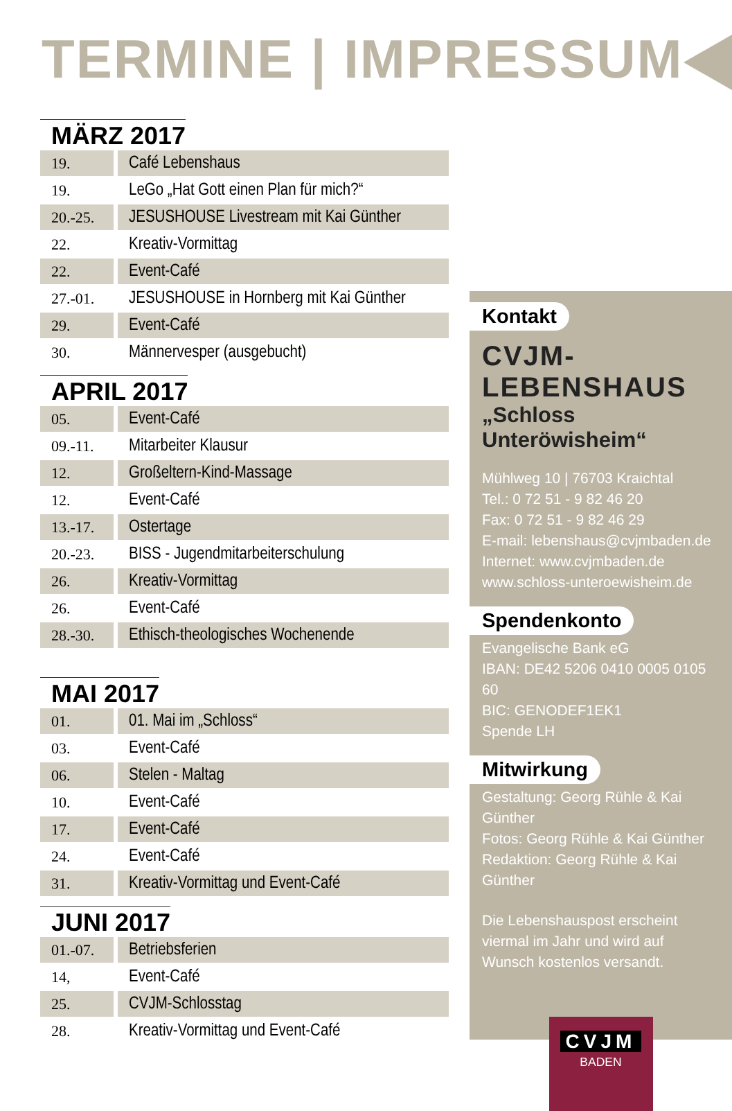TERMINE | IMPRESSUM
MÄRZ 2017
| 19. | Café Lebenshaus |
| 19. | LeGo „Hat Gott einen Plan für mich?“ |
| 20.-25. | JESUSHOUSE Livestream mit Kai Günther |
| 22. | Kreativ-Vormittag |
| 22. | Event-Café |
| 27.-01. | JESUSHOUSE in Hornberg mit Kai Günther |
| 29. | Event-Café |
| 30. | Männervesper (ausgebucht) |
APRIL 2017
| 05. | Event-Café |
| 09.-11. | Mitarbeiter Klausur |
| 12. | Großeltern-Kind-Massage |
| 12. | Event-Café |
| 13.-17. | Ostertage |
| 20.-23. | BISS - Jugendmitarbeiterschulung |
| 26. | Kreativ-Vormittag |
| 26. | Event-Café |
| 28.-30. | Ethisch-theologisches Wochenende |
MAI 2017
| 01. | 01. Mai im „Schloss“ |
| 03. | Event-Café |
| 06. | Stelen - Maltag |
| 10. | Event-Café |
| 17. | Event-Café |
| 24. | Event-Café |
| 31. | Kreativ-Vormittag und Event-Café |
JUNI 2017
| 01.-07. | Betriebsferien |
| 14, | Event-Café |
| 25. | CVJM-Schlosstag |
| 28. | Kreativ-Vormittag und Event-Café |
Kontakt
CVJM-LEBENSHAUS
„Schloss Unteröwisheim“
Mühlweg 10 | 76703 Kraichtal
Tel.: 0 72 51 - 9 82 46 20
Fax: 0 72 51 - 9 82 46 29
E-mail: lebenshaus@cvjmbaden.de
Internet: www.cvjmbaden.de
www.schloss-unteroewisheim.de
Spendenkonto
Evangelische Bank eG
IBAN: DE42 5206 0410 0005 0105 60
BIC: GENODEF1EK1
Spende LH
Mitwirkung
Gestaltung: Georg Rühle & Kai Günther
Fotos: Georg Rühle & Kai Günther
Redaktion: Georg Rühle & Kai Günther
Die Lebenshauspost erscheint viermal im Jahr und wird auf Wunsch kostenlos versandt.
CVJM
BADEN